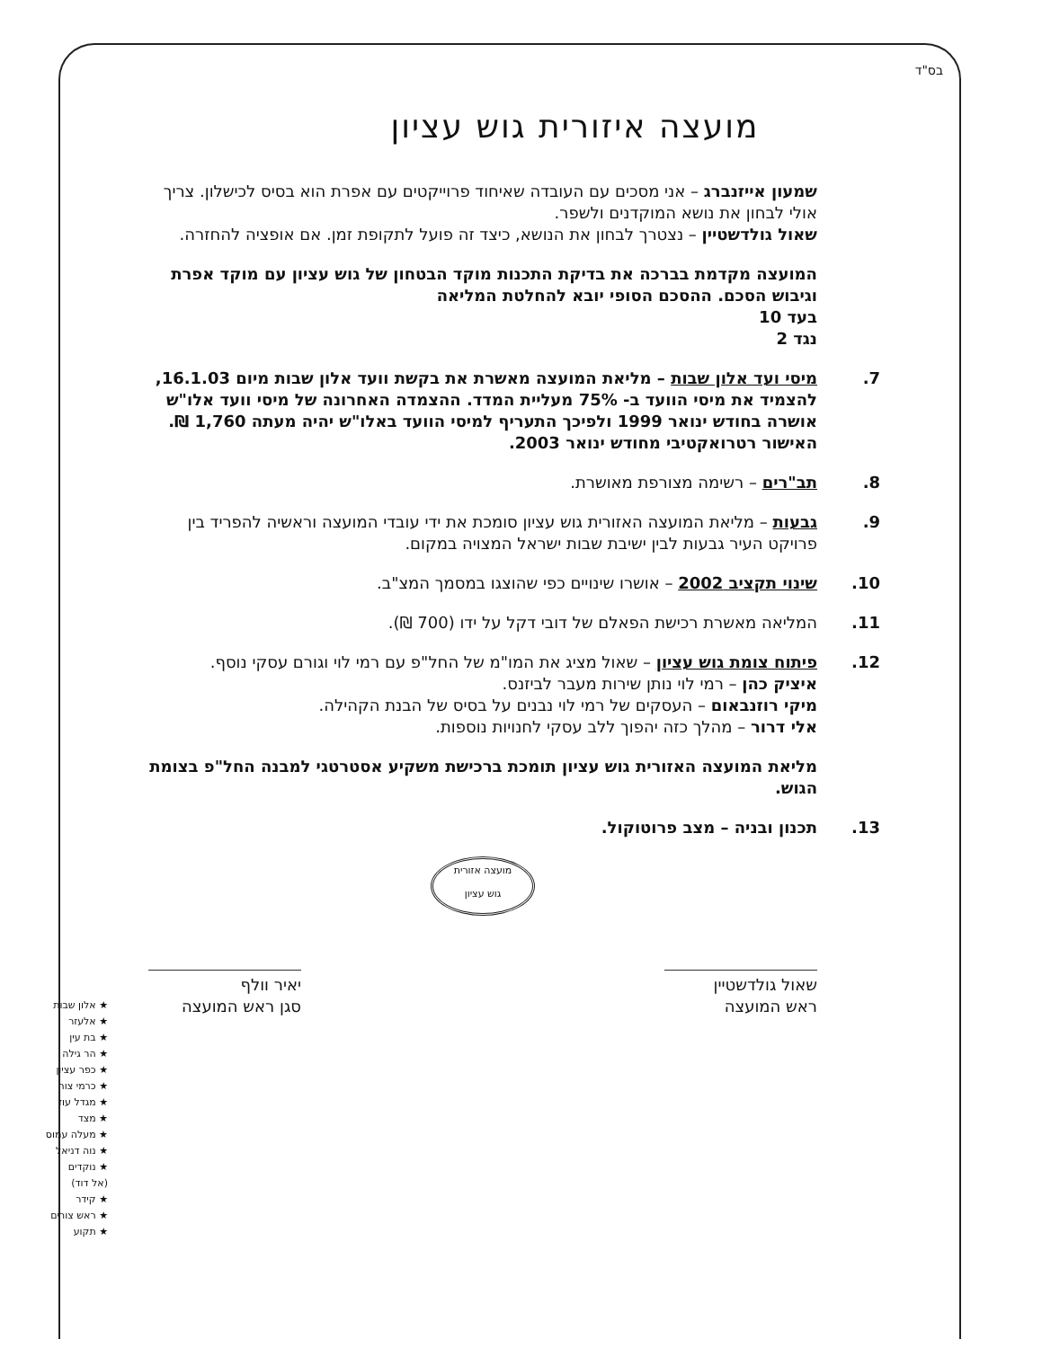בס"ד
מועצה איזורית גוש עציון
שמעון אייזנברג – אני מסכים עם העובדה שאיחוד פרוייקטים עם אפרת הוא בסיס לכישלון. צריך אולי לבחון את נושא המוקדנים ולשפר.
שאול גולדשטיין – נצטרך לבחון את הנושא, כיצד זה פועל לתקופת זמן. אם אופציה להחזרה.
המועצה מקדמת בברכה את בדיקת התכנות מוקד הבטחון של גוש עציון עם מוקד אפרת וגיבוש הסכם. ההסכם הסופי יובא להחלטת המליאה
בעד 10
נגד 2
7. מיסי ועד אלון שבות – מליאת המועצה מאשרת את בקשת וועד אלון שבות מיום 16.1.03, להצמיד את מיסי הוועד ב- 75% מעליית המדד. ההצמדה האחרונה של מיסי וועד אלו"ש אושרה בחודש ינואר 1999 ולפיכך התעריף למיסי הוועד באלו"ש יהיה מעתה 1,760 ₪. האישור רטרואקטיבי מחודש ינואר 2003.
8. תב"רים – רשימה מצורפת מאושרת.
9. גבעות – מליאת המועצה האזורית גוש עציון סומכת את ידי עובדי המועצה וראשיה להפריד בין פרויקט העיר גבעות לבין ישיבת שבות ישראל המצויה במקום.
10. שינוי תקציב 2002 – אושרו שינויים כפי שהוצגו במסמך המצ"ב.
11. המליאה מאשרת רכישת הפאלם של דובי דקל על ידו (700 ₪).
12. פיתוח צומת גוש עציון – שאול מציג את המו"מ של החל"פ עם רמי לוי וגורם עסקי נוסף.
איציק כהן – רמי לוי נותן שירות מעבר לביזנס.
מיקי רוזנבאום – העסקים של רמי לוי נבנים על בסיס של הבנת הקהילה.
אלי דרור – מהלך כזה יהפוך ללב עסקי לחנויות נוספות.
מליאת המועצה האזורית גוש עציון תומכת ברכישת משקיע אסטרטגי למבנה החל"פ בצומת הגוש.
13. תכנון ובניה – מצב פרוטוקול.
מועצה אזורית
גוש עציון
שאול גולדשטיין
ראש המועצה
יאיר וולף
סגן ראש המועצה
★ אלון שבות
★ אלעזר
★ בת עין
★ הר גילה
★ כפר עציון
★ כרמי צור
★ מגדל עוז
★ מצד
★ מעלה עמוס
★ נוה דניאל
★ נוקדים
(אל דוד)
★ קידר
★ ראש צורים
★ תקוע